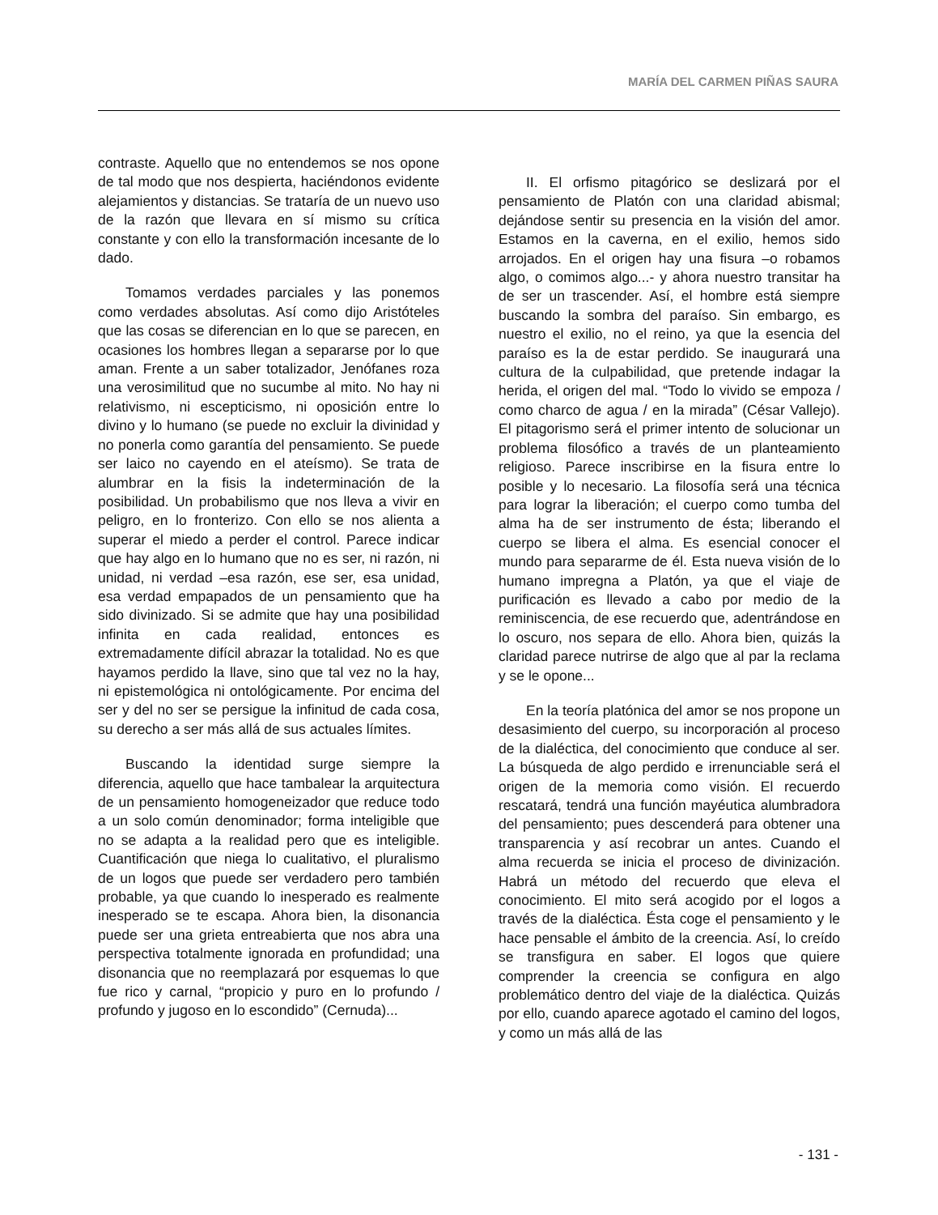MARÍA DEL CARMEN PIÑAS SAURA
contraste. Aquello que no entendemos se nos opone de tal modo que nos despierta, haciéndonos evidente alejamientos y distancias. Se trataría de un nuevo uso de la razón que llevara en sí mismo su crítica constante y con ello la transformación incesante de lo dado.
Tomamos verdades parciales y las ponemos como verdades absolutas. Así como dijo Aristóteles que las cosas se diferencian en lo que se parecen, en ocasiones los hombres llegan a separarse por lo que aman. Frente a un saber totalizador, Jenófanes roza una verosimilitud que no sucumbe al mito. No hay ni relativismo, ni escepticismo, ni oposición entre lo divino y lo humano (se puede no excluir la divinidad y no ponerla como garantía del pensamiento. Se puede ser laico no cayendo en el ateísmo). Se trata de alumbrar en la fisis la indeterminación de la posibilidad. Un probabilismo que nos lleva a vivir en peligro, en lo fronterizo. Con ello se nos alienta a superar el miedo a perder el control. Parece indicar que hay algo en lo humano que no es ser, ni razón, ni unidad, ni verdad –esa razón, ese ser, esa unidad, esa verdad empapados de un pensamiento que ha sido divinizado. Si se admite que hay una posibilidad infinita en cada realidad, entonces es extremadamente difícil abrazar la totalidad. No es que hayamos perdido la llave, sino que tal vez no la hay, ni epistemológica ni ontológicamente. Por encima del ser y del no ser se persigue la infinitud de cada cosa, su derecho a ser más allá de sus actuales límites.
Buscando la identidad surge siempre la diferencia, aquello que hace tambalear la arquitectura de un pensamiento homogeneizador que reduce todo a un solo común denominador; forma inteligible que no se adapta a la realidad pero que es inteligible. Cuantificación que niega lo cualitativo, el pluralismo de un logos que puede ser verdadero pero también probable, ya que cuando lo inesperado es realmente inesperado se te escapa. Ahora bien, la disonancia puede ser una grieta entreabierta que nos abra una perspectiva totalmente ignorada en profundidad; una disonancia que no reemplazará por esquemas lo que fue rico y carnal, “propicio y puro en lo profundo / profundo y jugoso en lo escondido” (Cernuda)...
II. El orfismo pitagórico se deslizará por el pensamiento de Platón con una claridad abismal; dejándose sentir su presencia en la visión del amor. Estamos en la caverna, en el exilio, hemos sido arrojados. En el origen hay una fisura –o robamos algo, o comimos algo...- y ahora nuestro transitar ha de ser un trascender. Así, el hombre está siempre buscando la sombra del paraíso. Sin embargo, es nuestro el exilio, no el reino, ya que la esencia del paraíso es la de estar perdido. Se inaugurará una cultura de la culpabilidad, que pretende indagar la herida, el origen del mal. “Todo lo vivido se empoza / como charco de agua / en la mirada” (César Vallejo). El pitagorismo será el primer intento de solucionar un problema filosófico a través de un planteamiento religioso. Parece inscribirse en la fisura entre lo posible y lo necesario. La filosofía será una técnica para lograr la liberación; el cuerpo como tumba del alma ha de ser instrumento de ésta; liberando el cuerpo se libera el alma. Es esencial conocer el mundo para separarme de él. Esta nueva visión de lo humano impregna a Platón, ya que el viaje de purificación es llevado a cabo por medio de la reminiscencia, de ese recuerdo que, adentrándose en lo oscuro, nos separa de ello. Ahora bien, quizás la claridad parece nutrirse de algo que al par la reclama y se le opone...
En la teoría platónica del amor se nos propone un desasimiento del cuerpo, su incorporación al proceso de la dialéctica, del conocimiento que conduce al ser. La búsqueda de algo perdido e irrenunciable será el origen de la memoria como visión. El recuerdo rescatará, tendrá una función mayéutica alumbradora del pensamiento; pues descenderá para obtener una transparencia y así recobrar un antes. Cuando el alma recuerda se inicia el proceso de divinización. Habrá un método del recuerdo que eleva el conocimiento. El mito será acogido por el logos a través de la dialéctica. Ésta coge el pensamiento y le hace pensable el ámbito de la creencia. Así, lo creído se transfigura en saber. El logos que quiere comprender la creencia se configura en algo problemático dentro del viaje de la dialéctica. Quizás por ello, cuando aparece agotado el camino del logos, y como un más allá de las
- 131 -